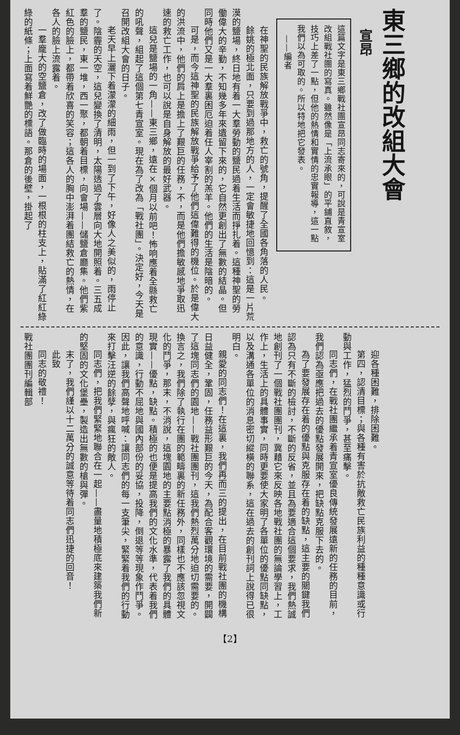東三鄉的改組大會
宣昂
這篇文字是東三鄉戰社團宣昂同志寄來的，可說是青宣室改組戰社團的寫真。雖然像是「上流承眼」的平鋪直敘，技巧上差了一點，但他的熱情和實情的忠實報導，這一點我們以為可取的。所以特地把它發表。
——編者
在神聖的民族解放戰爭中，救亡的號角，提醒了全國各角落的人民。
餘姚的極北面，只要到過那地方的人，一定會敏捷地回憶到：這是一片荒漠的鹽場，終日地有着一大羣勞動的鹽民過着生活而掙扎着。這種神聖的勞働偉大的辛勤，不知幾多年來遺留下來的，它自然更創出了無數的結晶。但同時他們又是一大羣裏困厄迫着任人宰割的羔羊。他們的生活是陰暗的。
可是，而今這神聖的民族解放戰爭給予了他們這偉難得的機位。於是偉大的洪流中，他們的肩上是擔上了艱巨的任務，不，而是他們擔敏感地爭取迅速的救亡工作，也可以說是自身解放的最好武器。
這兒是鹽場的一角——東三鄉，遠在×個月以前吧！怖响應着全縣救亡的吼聲，組起了這個第七青宣室。現在為了改為「戰社團」。決定好，今天是召開改組大會的日子。
老天早上灑下着濛濛的細雨，但一到了下午，好像人之美似的，雨停止了。陰霾的天空，這兒變換了清明，太陽透過了雲層向大地開照着。三五成羣的鹽民，東一堆，西一聚，都朝着目標，向會場——儲鹽倉廳集。他們紫紅色的臉上，都帶着欣喜的笑容；這各人的胸中澎湃着團結救亡的熱情，在各人的臉上流露着。
一羣龐大的空鹽倉，改了做臨時的場面，一根根的柱支上，貼滿了紅紅綠綠的紙條；上面寫着鮮艷的標語。那倉的後壁，掛起了
迎各種困難，排除困難。
第四，認清目標；與各種有害於抗敵救亡民族利益的種種意識或行動與工作，猛烈的鬥爭，甚至痛擊。
同志們，在戰社團繼承着青宣室優良傳統發展遠新的任務的目前，我們認為亟應把過去的優點發展開來，把缺點克服下去的。
為了要發展存在着的優點與克服存在着的缺點，這主要的關鍵我們認為只有不斷的檢討，不斷的反省，並且為要適合這個要求，我們熱誠地創刊了一個戰社團團刊，冀藉它來反映各地戰社團的無論學習上，工作上，生活上的具體事實，同時更要使大家明了各單位的優點同缺點，以及溝通各單位的消息密切縱橫的聯系，這在過去的創刊詞上說得已很明白。
親愛的同志們！在這裏，我們再而三的提出，在目前戰社團的機構日益健全，鞏固，任務益形艱巨的今天，為配合客觀環境的需要，開闢了這塊同志們的園地——戰社團團刊，這我們熱烈萬分地迫切需要的。換言之，我們除了執行在團的範疇裏的新任務外，同樣也不應該忽視文化的鬥爭，那末，不消說，這塊園地的主要點消極的暴露了我們的具體現實——優點，缺點。積極的也便是提高我們的文化水準，代表着我們的意識，行動不屈地與國內部份的妥協，投降，倒退等等現象作鬥爭。因此，讓我們高聲地呼喊：讓同志們的每一支筆尖，緊緊着我們的行動來打擊汪逆的餘孽，與瘋狂的敵人。
同志們，把我們緊緊地聯合在一起——盡量地積極底來建築我們新的堅固的文化堡壘，製造出無數的槍與彈。
末了，我們謹以十二萬分的誠意等待着同志們迅捷的回音！
此致
同志的敬禮！
戰社團團刊編輯部
【2】